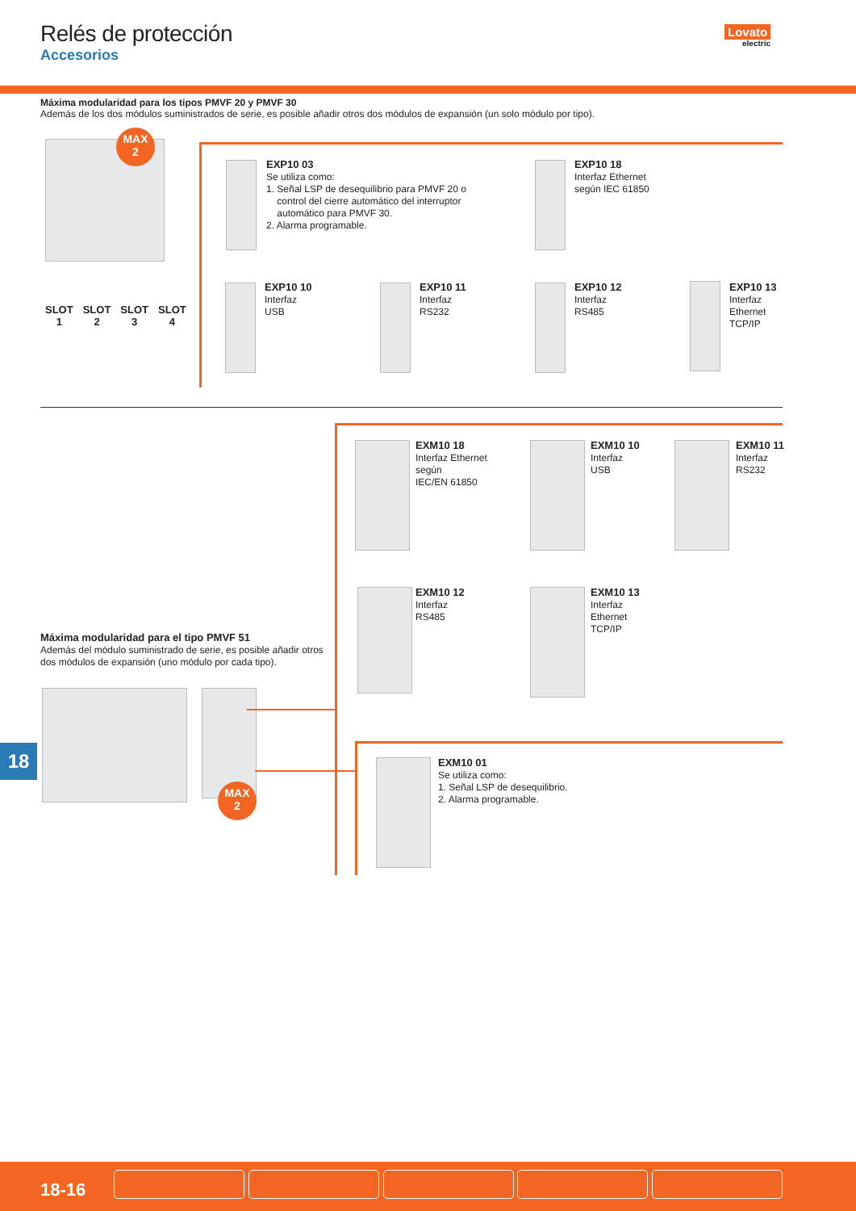Relés de protección
Accesorios
Lovato
electric
Máxima modularidad para los tipos PMVF 20 y PMVF 30
Además de los dos módulos suministrados de serie, es posible añadir otros dos módulos de expansión (un solo módulo por tipo).
MAX
2
SLOT
1
SLOT
2
SLOT
3
SLOT
4
EXP10 03
Se utiliza como:
1. Señal LSP de desequilibrio para PMVF 20 o
control del cierre automático del interruptor
automático para PMVF 30.
2. Alarma programable.
EXP10 18
Interfaz Ethernet
según IEC 61850
EXP10 10
Interfaz
USB
EXP10 11
Interfaz
RS232
EXP10 12
Interfaz
RS485
EXP10 13
Interfaz
Ethernet
TCP/IP
EXM10 18
Interfaz Ethernet
según
IEC/EN 61850
EXM10 10
Interfaz
USB
EXM10 11
Interfaz
RS232
EXM10 12
Interfaz
RS485
EXM10 13
Interfaz
Ethernet
TCP/IP
Máxima modularidad para el tipo PMVF 51
Además del módulo suministrado de serie, es posible añadir otros dos módulos de expansión (uno módulo por cada tipo).
MAX
2
EXM10 01
Se utiliza como:
1. Señal LSP de desequilibrio.
2. Alarma programable.
18
18-16